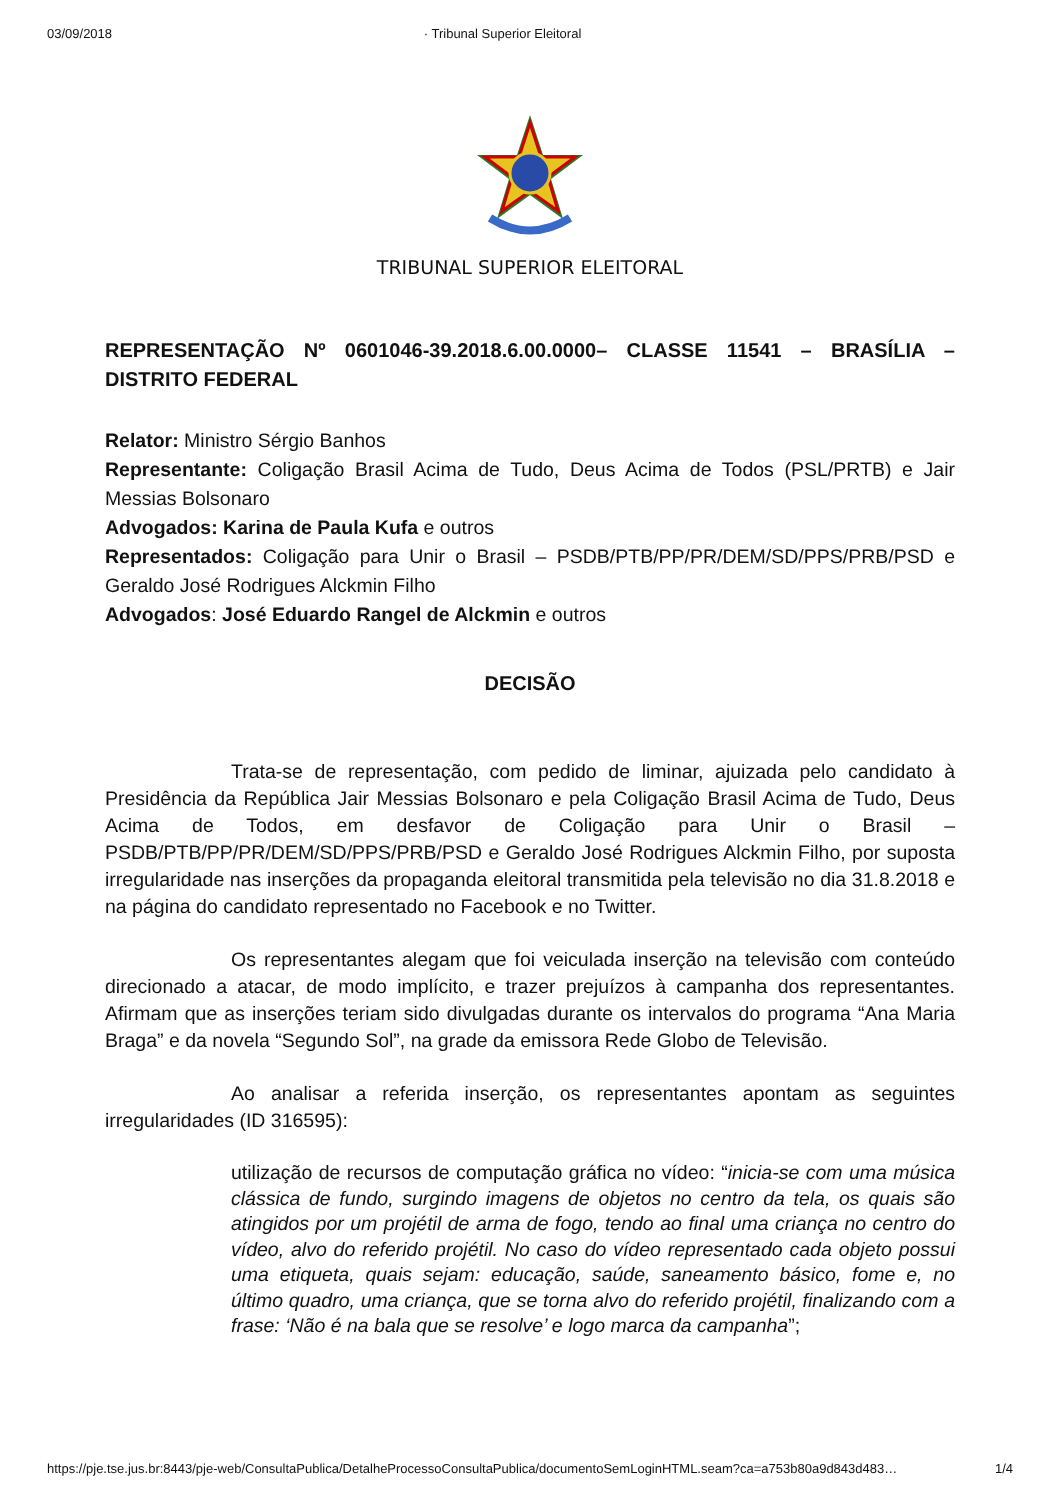03/09/2018 · Tribunal Superior Eleitoral
TRIBUNAL SUPERIOR ELEITORAL
REPRESENTAÇÃO Nº 0601046-39.2018.6.00.0000– CLASSE 11541 – BRASÍLIA – DISTRITO FEDERAL
Relator: Ministro Sérgio Banhos
Representante: Coligação Brasil Acima de Tudo, Deus Acima de Todos (PSL/PRTB) e Jair Messias Bolsonaro
Advogados: Karina de Paula Kufa e outros
Representados: Coligação para Unir o Brasil – PSDB/PTB/PP/PR/DEM/SD/PPS/PRB/PSD e Geraldo José Rodrigues Alckmin Filho
Advogados: José Eduardo Rangel de Alckmin e outros
DECISÃO
Trata-se de representação, com pedido de liminar, ajuizada pelo candidato à Presidência da República Jair Messias Bolsonaro e pela Coligação Brasil Acima de Tudo, Deus Acima de Todos, em desfavor de Coligação para Unir o Brasil – PSDB/PTB/PP/PR/DEM/SD/PPS/PRB/PSD e Geraldo José Rodrigues Alckmin Filho, por suposta irregularidade nas inserções da propaganda eleitoral transmitida pela televisão no dia 31.8.2018 e na página do candidato representado no Facebook e no Twitter.
Os representantes alegam que foi veiculada inserção na televisão com conteúdo direcionado a atacar, de modo implícito, e trazer prejuízos à campanha dos representantes. Afirmam que as inserções teriam sido divulgadas durante os intervalos do programa “Ana Maria Braga” e da novela “Segundo Sol”, na grade da emissora Rede Globo de Televisão.
Ao analisar a referida inserção, os representantes apontam as seguintes irregularidades (ID 316595):
utilização de recursos de computação gráfica no vídeo: “inicia-se com uma música clássica de fundo, surgindo imagens de objetos no centro da tela, os quais são atingidos por um projétil de arma de fogo, tendo ao final uma criança no centro do vídeo, alvo do referido projétil. No caso do vídeo representado cada objeto possui uma etiqueta, quais sejam: educação, saúde, saneamento básico, fome e, no último quadro, uma criança, que se torna alvo do referido projétil, finalizando com a frase: ‘Não é na bala que se resolve’ e logo marca da campanha”;
https://pje.tse.jus.br:8443/pje-web/ConsultaPublica/DetalheProcessoConsultaPublica/documentoSemLoginHTML.seam?ca=a753b80a9d843d483… 1/4